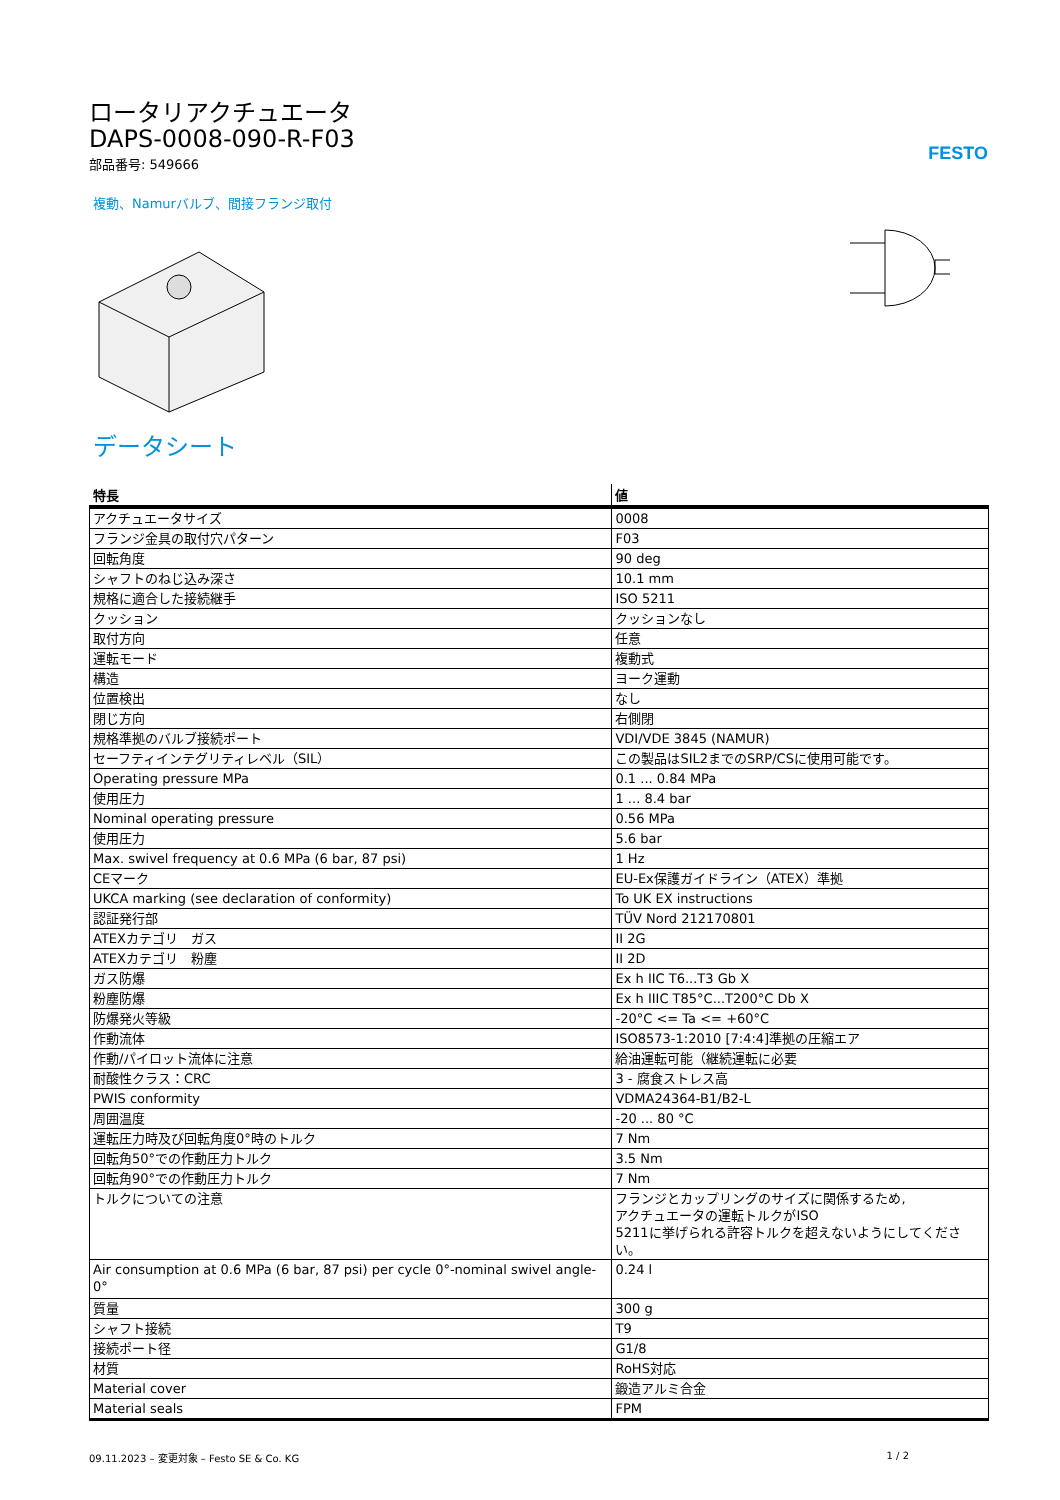ロータリアクチュエータ
DAPS-0008-090-R-F03
部品番号: 549666
FESTO
複動、Namurバルブ、間接フランジ取付
データシート
| 特長 | 値 |
| --- | --- |
| アクチュエータサイズ | 0008 |
| フランジ金具の取付穴パターン | F03 |
| 回転角度 | 90 deg |
| シャフトのねじ込み深さ | 10.1 mm |
| 規格に適合した接続継手 | ISO 5211 |
| クッション | クッションなし |
| 取付方向 | 任意 |
| 運転モード | 複動式 |
| 構造 | ヨーク運動 |
| 位置検出 | なし |
| 閉じ方向 | 右側閉 |
| 規格準拠のバルブ接続ポート | VDI/VDE 3845 (NAMUR) |
| セーフティインテグリティレベル（SIL） | この製品はSIL2までのSRP/CSに使用可能です。 |
| Operating pressure MPa | 0.1 ... 0.84 MPa |
| 使用圧力 | 1 ... 8.4 bar |
| Nominal operating pressure | 0.56 MPa |
| 使用圧力 | 5.6 bar |
| Max. swivel frequency at 0.6 MPa (6 bar, 87 psi) | 1 Hz |
| CEマーク | EU-Ex保護ガイドライン（ATEX）準拠 |
| UKCA marking (see declaration of conformity) | To UK EX instructions |
| 認証発行部 | TÜV Nord 212170801 |
| ATEXカテゴリ ガス | II 2G |
| ATEXカテゴリ 粉塵 | II 2D |
| ガス防爆 | Ex h IIC T6...T3 Gb X |
| 粉塵防爆 | Ex h IIIC T85°C...T200°C Db X |
| 防爆発火等級 | -20°C <= Ta <= +60°C |
| 作動流体 | ISO8573-1:2010 [7:4:4]準拠の圧縮エア |
| 作動/パイロット流体に注意 | 給油運転可能（継続運転に必要 |
| 耐酸性クラス：CRC | 3 - 腐食ストレス高 |
| PWIS conformity | VDMA24364-B1/B2-L |
| 周囲温度 | -20 ... 80 °C |
| 運転圧力時及び回転角度0°時のトルク | 7 Nm |
| 回転角50°での作動圧力トルク | 3.5 Nm |
| 回転角90°での作動圧力トルク | 7 Nm |
| トルクについての注意 | フランジとカップリングのサイズに関係するため, アクチュエータの運転トルクがISO 5211に挙げられる許容トルクを超えないようにしてください。 |
| Air consumption at 0.6 MPa (6 bar, 87 psi) per cycle 0°-nominal swivel angle-0° | 0.24 l |
| 質量 | 300 g |
| シャフト接続 | T9 |
| 接続ポート径 | G1/8 |
| 材質 | RoHS対応 |
| Material cover | 鍛造アルミ合金 |
| Material seals | FPM |
09.11.2023 – 変更対象 – Festo SE & Co. KG 1 / 2